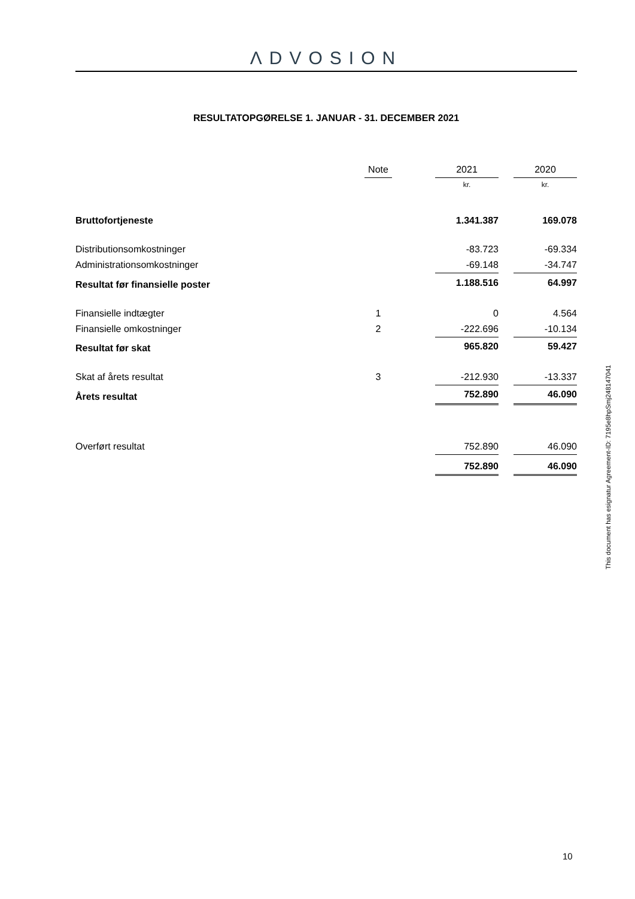ΛDVOSION
RESULTATOPGØRELSE 1. JANUAR - 31. DECEMBER 2021
| | Note | | 2021 | | 2020 |
| --- | --- | --- | --- | --- | --- |
| | | | kr. | | kr. |
| Bruttofortjeneste | | | 1.341.387 | | 169.078 |
| Distributionsomkostninger | | | -83.723 | | -69.334 |
| Administrationsomkostninger | | | -69.148 | | -34.747 |
| Resultat før finansielle poster | | | 1.188.516 | | 64.997 |
| Finansielle indtægter | 1 | | 0 | | 4.564 |
| Finansielle omkostninger | 2 | | -222.696 | | -10.134 |
| Resultat før skat | | | 965.820 | | 59.427 |
| Skat af årets resultat | 3 | | -212.930 | | -13.337 |
| Årets resultat | | | 752.890 | | 46.090 |
| Overført resultat | | | 752.890 | | 46.090 |
| | | | 752.890 | | 46.090 |
This document has esignatur Agreement-ID: 7195e8hpSmj248147041
10